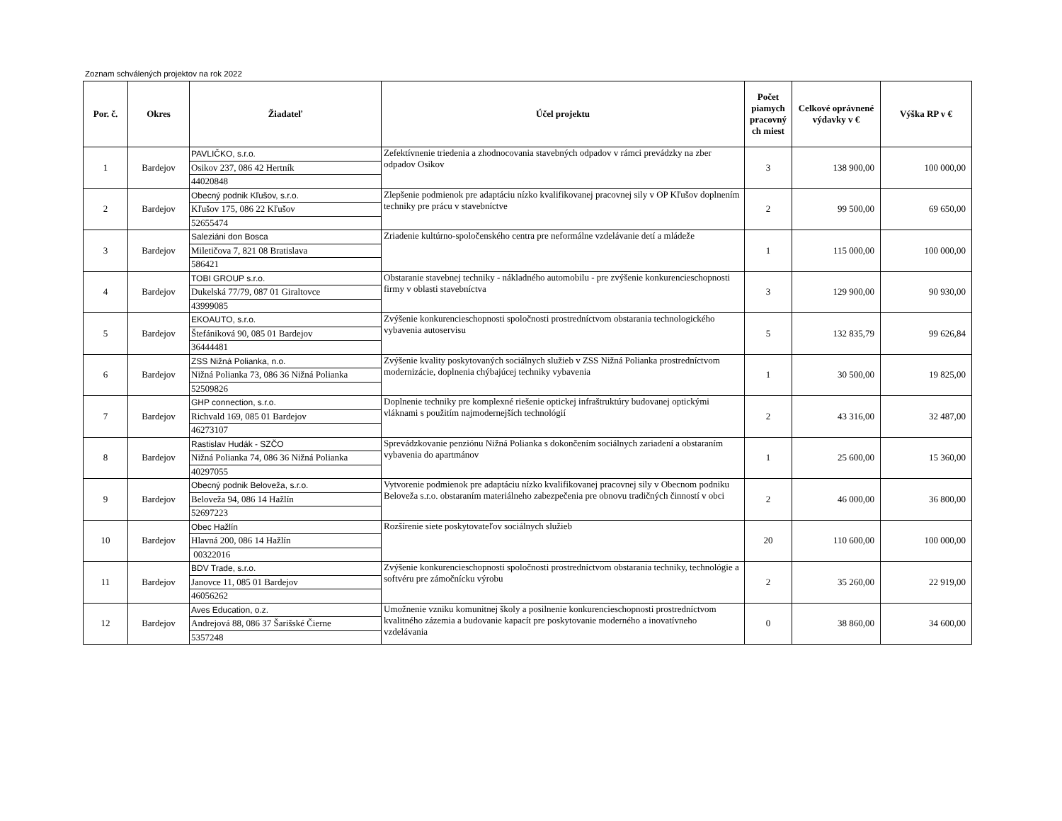Zoznam schválených projektov na rok 2022
| Por. č. | Okres | Žiadateľ | Účel projektu | Počet piamych pracovný ch miest | Celkové oprávnené výdavky v € | Výška RP v € |
| --- | --- | --- | --- | --- | --- | --- |
| 1 | Bardejov | PAVLIČKO, s.r.o. Osikov 237, 086 42 Hertník 44020848 | Zefektívnenie triedenia a zhodnocovania stavebných odpadov v rámci prevádzky na zber odpadov Osikov | 3 | 138 900,00 | 100 000,00 |
| 2 | Bardejov | Obecný podnik Kľušov, s.r.o. Kľušov 175, 086 22 Kľušov 52655474 | Zlepšenie podmienok pre adaptáciu nízko kvalifikovanej pracovnej sily v OP Kľušov doplnením techniky pre prácu v stavebníctve | 2 | 99 500,00 | 69 650,00 |
| 3 | Bardejov | Saleziáni don Bosca Miletičova 7, 821 08 Bratislava 586421 | Zriadenie kultúrno-spoločenského centra pre neformálne vzdelávanie detí a mládeže | 1 | 115 000,00 | 100 000,00 |
| 4 | Bardejov | TOBI GROUP s.r.o. Dukelská 77/79, 087 01 Giraltovce 43999085 | Obstaranie stavebnej techniky - nákladného automobilu - pre zvýšenie konkurencieschopnosti firmy v oblasti stavebníctva | 3 | 129 900,00 | 90 930,00 |
| 5 | Bardejov | EKOAUTO, s.r.o. Štefániková 90, 085 01 Bardejov 36444481 | Zvýšenie konkurencieschopnosti spoločnosti prostredníctvom obstarania technologického vybavenia autoservisu | 5 | 132 835,79 | 99 626,84 |
| 6 | Bardejov | ZSS Nižná Polianka, n.o. Nižná Polianka 73, 086 36 Nižná Polianka 52509826 | Zvýšenie kvality poskytovaných sociálnych služieb v ZSS Nižná Polianka prostredníctvom modernizácie, doplnenia chýbajúcej techniky vybavenia | 1 | 30 500,00 | 19 825,00 |
| 7 | Bardejov | GHP connection, s.r.o. Richvald 169, 085 01 Bardejov 46273107 | Doplnenie techniky pre komplexné riešenie optickej infraštruktúry budovanej optickými vláknami s použitím najmodernejších technológií | 2 | 43 316,00 | 32 487,00 |
| 8 | Bardejov | Rastislav Hudák - SZČO Nižná Polianka 74, 086 36 Nižná Polianka 40297055 | Sprevádzkovanie penziónu Nižná Polianka s dokončením sociálnych zariadení a obstaraním vybavenia do apartmánov | 1 | 25 600,00 | 15 360,00 |
| 9 | Bardejov | Obecný podnik Beloveža, s.r.o. Beloveža 94, 086 14 Hažlín 52697223 | Vytvorenie podmienok pre adaptáciu nízko kvalifikovanej pracovnej sily v Obecnom podniku Beloveža s.r.o. obstaraním materiálneho zabezpečenia pre obnovu tradičných činností v obci | 2 | 46 000,00 | 36 800,00 |
| 10 | Bardejov | Obec Hažlín Hlavná 200, 086 14 Hažlín 00322016 | Rozšírenie siete poskytovateľov sociálnych služieb | 20 | 110 600,00 | 100 000,00 |
| 11 | Bardejov | BDV Trade, s.r.o. Janovce 11, 085 01 Bardejov 46056262 | Zvýšenie konkurencieschopnosti spoločnosti prostredníctvom obstarania techniky, technológie a softvéru pre zámočnícku výrobu | 2 | 35 260,00 | 22 919,00 |
| 12 | Bardejov | Aves Education, o.z. Andrejová 88, 086 37 Šarišské Čierne 5357248 | Umožnenie vzniku komunitnej školy a posilnenie konkurencieschopnosti prostredníctvom kvalitného zázemia a budovanie kapacít pre poskytovanie moderného a inovatívneho vzdelávania | 0 | 38 860,00 | 34 600,00 |